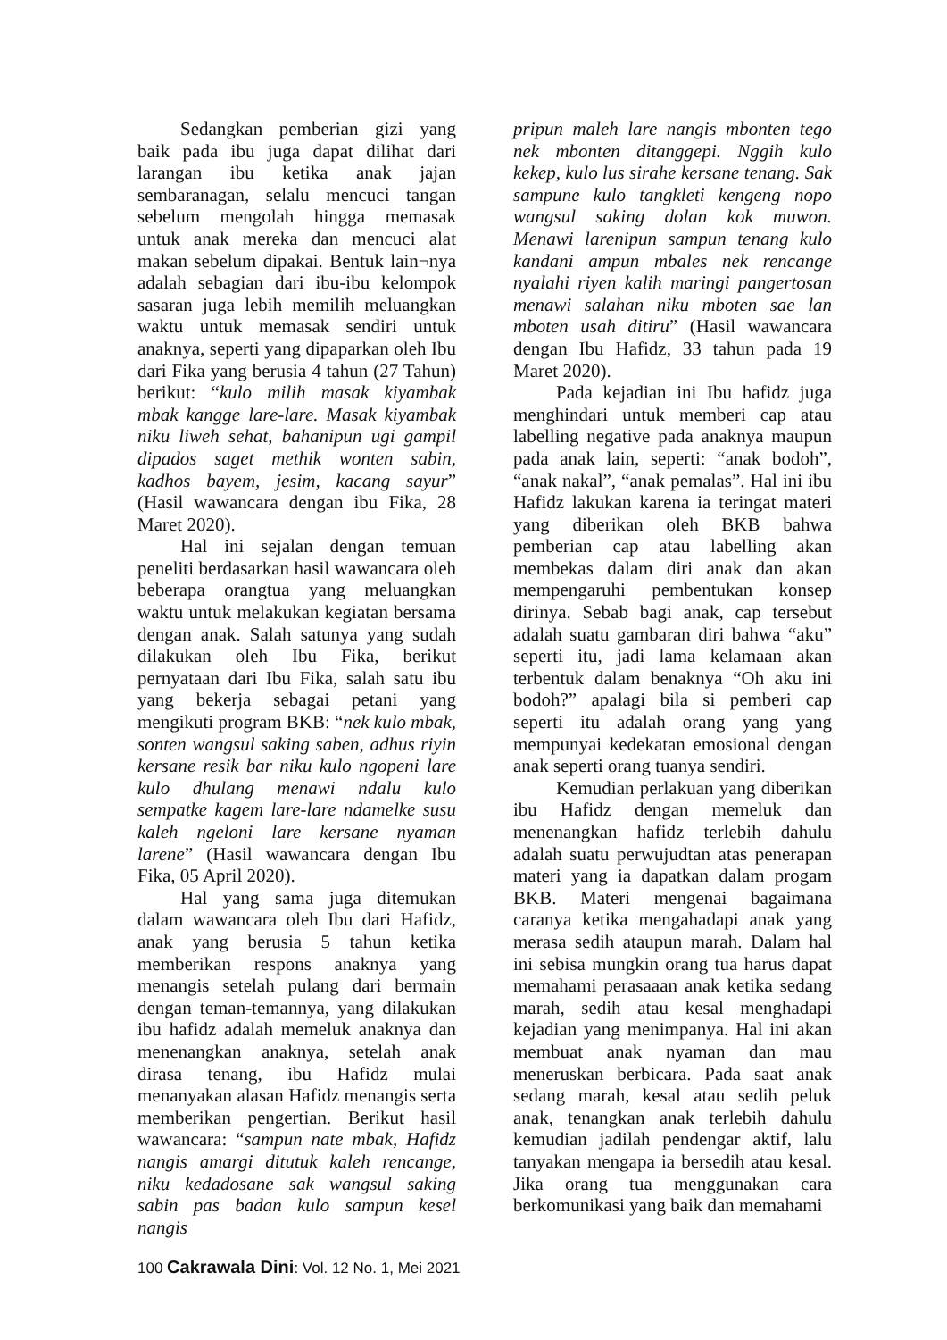Sedangkan pemberian gizi yang baik pada ibu juga dapat dilihat dari larangan ibu ketika anak jajan sembaranagan, selalu mencuci tangan sebelum mengolah hingga memasak untuk anak mereka dan mencuci alat makan sebelum dipakai. Bentuk lain¬nya adalah sebagian dari ibu-ibu kelompok sasaran juga lebih memilih meluangkan waktu untuk memasak sendiri untuk anaknya, seperti yang dipaparkan oleh Ibu dari Fika yang berusia 4 tahun (27 Tahun) berikut: “kulo milih masak kiyambak mbak kangge lare-lare. Masak kiyambak niku liweh sehat, bahanipun ugi gampil dipados saget methik wonten sabin, kadhos bayem, jesim, kacang sayur” (Hasil wawancara dengan ibu Fika, 28 Maret 2020).
Hal ini sejalan dengan temuan peneliti berdasarkan hasil wawancara oleh beberapa orangtua yang meluangkan waktu untuk melakukan kegiatan bersama dengan anak. Salah satunya yang sudah dilakukan oleh Ibu Fika, berikut pernyataan dari Ibu Fika, salah satu ibu yang bekerja sebagai petani yang mengikuti program BKB: “nek kulo mbak, sonten wangsul saking saben, adhus riyin kersane resik bar niku kulo ngopeni lare kulo dhulang menawi ndalu kulo sempatke kagem lare-lare ndamelke susu kaleh ngeloni lare kersane nyaman larene” (Hasil wawancara dengan Ibu Fika, 05 April 2020).
Hal yang sama juga ditemukan dalam wawancara oleh Ibu dari Hafidz, anak yang berusia 5 tahun ketika memberikan respons anaknya yang menangis setelah pulang dari bermain dengan teman-temannya, yang dilakukan ibu hafidz adalah memeluk anaknya dan menenangkan anaknya, setelah anak dirasa tenang, ibu Hafidz mulai menanyakan alasan Hafidz menangis serta memberikan pengertian. Berikut hasil wawancara: “sampun nate mbak, Hafidz nangis amargi ditutuk kaleh rencange, niku kedadosane sak wangsul saking sabin pas badan kulo sampun kesel nangis
pripun maleh lare nangis mbonten tego nek mbonten ditanggepi. Nggih kulo kekep, kulo lus sirahe kersane tenang. Sak sampune kulo tangkleti kengeng nopo wangsul saking dolan kok muwon. Menawi larenipun sampun tenang kulo kandani ampun mbales nek rencange nyalahi riyen kalih maringi pangertosan menawi salahan niku mboten sae lan mboten usah ditiru” (Hasil wawancara dengan Ibu Hafidz, 33 tahun pada 19 Maret 2020).
Pada kejadian ini Ibu hafidz juga menghindari untuk memberi cap atau labelling negative pada anaknya maupun pada anak lain, seperti: “anak bodoh”, “anak nakal”, “anak pemalas”. Hal ini ibu Hafidz lakukan karena ia teringat materi yang diberikan oleh BKB bahwa pemberian cap atau labelling akan membekas dalam diri anak dan akan mempengaruhi pembentukan konsep dirinya. Sebab bagi anak, cap tersebut adalah suatu gambaran diri bahwa “aku” seperti itu, jadi lama kelamaan akan terbentuk dalam benaknya “Oh aku ini bodoh?” apalagi bila si pemberi cap seperti itu adalah orang yang yang mempunyai kedekatan emosional dengan anak seperti orang tuanya sendiri.
Kemudian perlakuan yang diberikan ibu Hafidz dengan memeluk dan menenangkan hafidz terlebih dahulu adalah suatu perwujudtan atas penerapan materi yang ia dapatkan dalam progam BKB. Materi mengenai bagaimana caranya ketika mengahadapi anak yang merasa sedih ataupun marah. Dalam hal ini sebisa mungkin orang tua harus dapat memahami perasaaan anak ketika sedang marah, sedih atau kesal menghadapi kejadian yang menimpanya. Hal ini akan membuat anak nyaman dan mau meneruskan berbicara. Pada saat anak sedang marah, kesal atau sedih peluk anak, tenangkan anak terlebih dahulu kemudian jadilah pendengar aktif, lalu tanyakan mengapa ia bersedih atau kesal. Jika orang tua menggunakan cara berkomunikasi yang baik dan memahami
100 Cakrawala Dini: Vol. 12 No. 1, Mei 2021